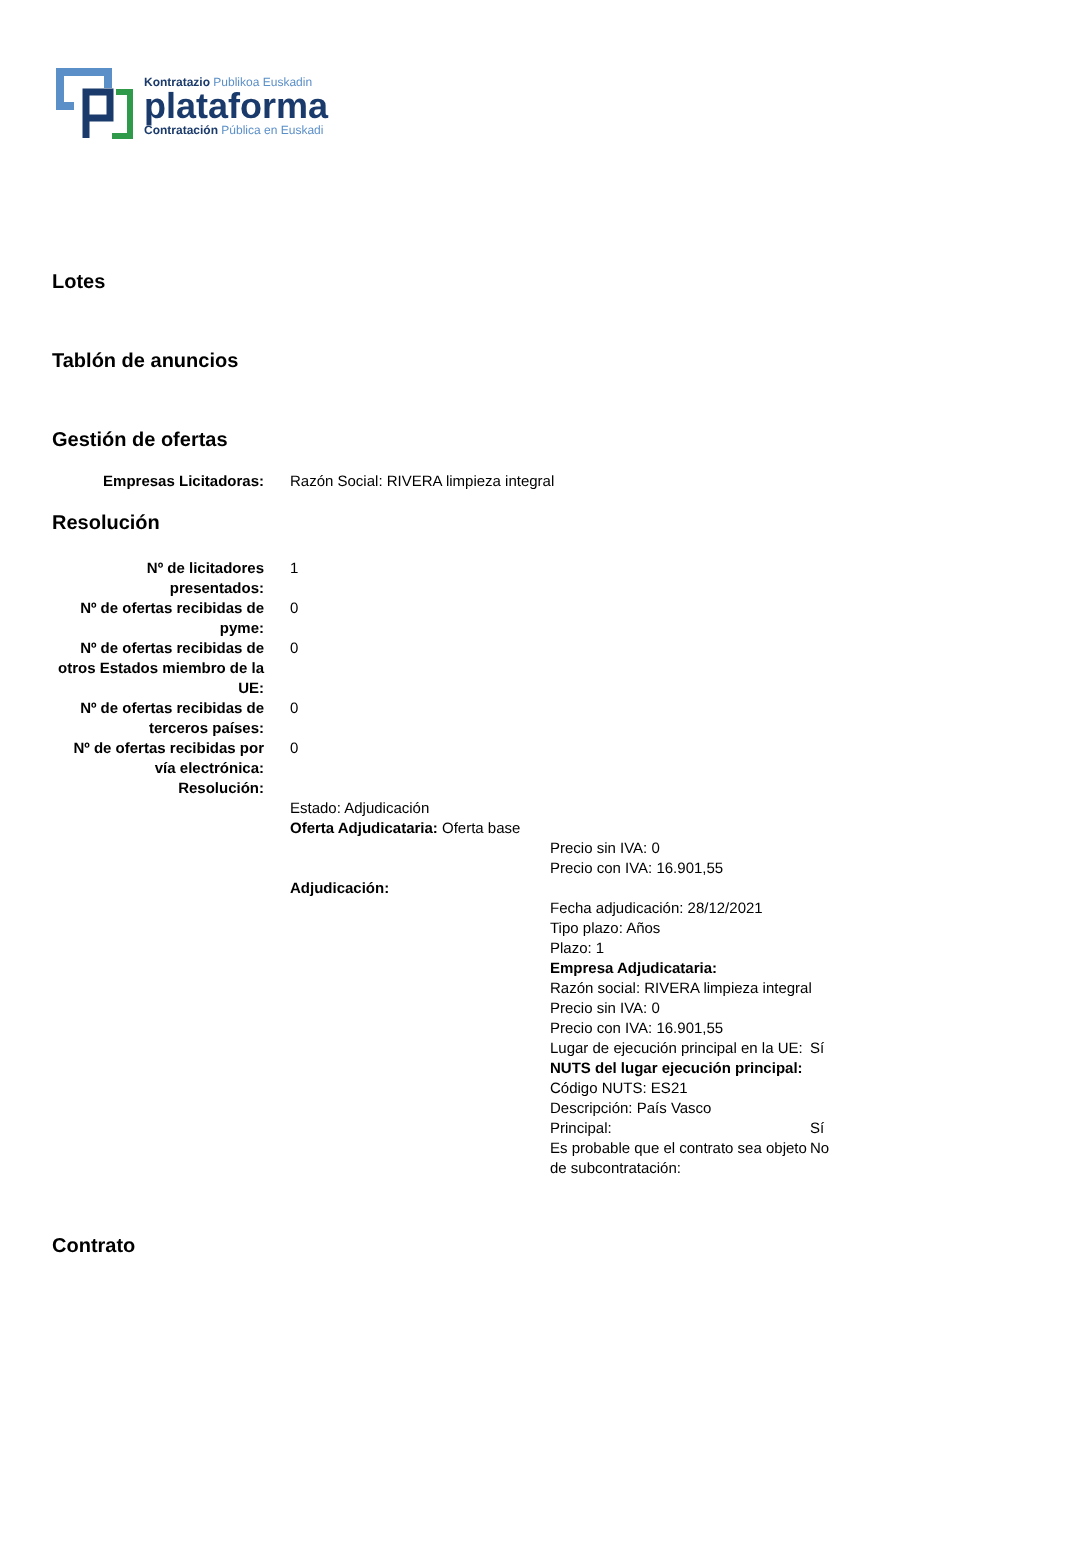Kontratazio Publikoa Euskadin
plataforma
Contratación Pública en Euskadi
Lotes
Tablón de anuncios
Gestión de ofertas
| Empresas Licitadoras: | Razón Social: RIVERA limpieza integral |
Resolución
| Nº de licitadores presentados: | 1 |
| Nº de ofertas recibidas de pyme: | 0 |
| Nº de ofertas recibidas de otros Estados miembro de la UE: | 0 |
| Nº de ofertas recibidas de terceros países: | 0 |
| Nº de ofertas recibidas por vía electrónica: | 0 |
| Resolución: | |
| | Estado: Adjudicación Oferta Adjudicataria: Oferta base Precio sin IVA: 0 Precio con IVA: 16.901,55 Adjudicación: / Fecha adjudicación: 28/12/2021 Tipo plazo: Años Plazo: 1 Empresa Adjudicataria: Razón social: RIVERA limpieza integral Precio sin IVA: 0 Precio con IVA: 16.901,55 / / / Lugar de ejecución principal en la UE: / Sí / / NUTS del lugar ejecución principal: Código NUTS: ES21 Descripción: País Vasco / / / Principal: / Sí / / Es probable que el contrato sea objeto de subcontratación: / No / |
Contrato